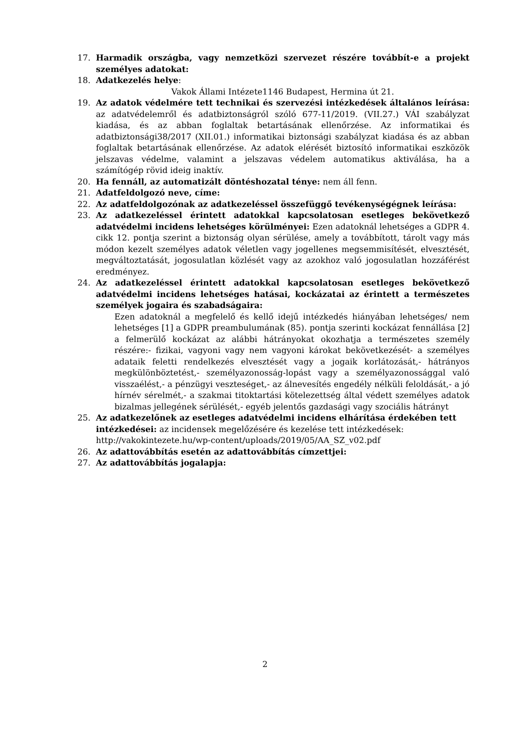17. Harmadik országba, vagy nemzetközi szervezet részére továbbít-e a projekt személyes adatokat:
18. Adatkezelés helye:
Vakok Állami Intézete1146 Budapest, Hermina út 21.
19. Az adatok védelmére tett technikai és szervezési intézkedések általános leírása: az adatvédelemről és adatbiztonságról szóló 677-11/2019. (VII.27.) VÁI szabályzat kiadása, és az abban foglaltak betartásának ellenőrzése. Az informatikai és adatbiztonsági38/2017 (XII.01.) informatikai biztonsági szabályzat kiadása és az abban foglaltak betartásának ellenőrzése. Az adatok elérését biztosító informatikai eszközök jelszavas védelme, valamint a jelszavas védelem automatikus aktiválása, ha a számítógép rövid ideig inaktív.
20. Ha fennáll, az automatizált döntéshozatal ténye: nem áll fenn.
21. Adatfeldolgozó neve, címe:
22. Az adatfeldolgozónak az adatkezeléssel összefüggő tevékenységégnek leírása:
23. Az adatkezeléssel érintett adatokkal kapcsolatosan esetleges bekövetkező adatvédelmi incidens lehetséges körülményei: Ezen adatoknál lehetséges a GDPR 4. cikk 12. pontja szerint a biztonság olyan sérülése, amely a továbbított, tárolt vagy más módon kezelt személyes adatok véletlen vagy jogellenes megsemmisítését, elvesztését, megváltoztatását, jogosulatlan közlését vagy az azokhoz való jogosulatlan hozzáférést eredményez.
24. Az adatkezeléssel érintett adatokkal kapcsolatosan esetleges bekövetkező adatvédelmi incidens lehetséges hatásai, kockázatai az érintett a természetes személyek jogaira és szabadságaira:
Ezen adatoknál a megfelelő és kellő idejű intézkedés hiányában lehetséges/ nem lehetséges [1] a GDPR preambulumának (85). pontja szerinti kockázat fennállása [2] a felmerülő kockázat az alábbi hátrányokat okozhatja a természetes személy részére:- fizikai, vagyoni vagy nem vagyoni károkat bekövetkezését- a személyes adataik feletti rendelkezés elvesztését vagy a jogaik korlátozását,- hátrányos megkülönböztetést,- személyazonosság-lopást vagy a személyazonossággal való visszaélést,- a pénzügyi veszteséget,- az álnevesítés engedély nélküli feloldását,- a jó hírnév sérelmét,- a szakmai titoktartási kötelezettség által védett személyes adatok bizalmas jellegének sérülését,- egyéb jelentős gazdasági vagy szociális hátrányt
25. Az adatkezelőnek az esetleges adatvédelmi incidens elhárítása érdekében tett intézkedései: az incidensek megelőzésére és kezelése tett intézkedések: http://vakokintezete.hu/wp-content/uploads/2019/05/AA_SZ_v02.pdf
26. Az adattovábbítás esetén az adattovábbítás címzettjei:
27. Az adattovábbítás jogalapja:
2